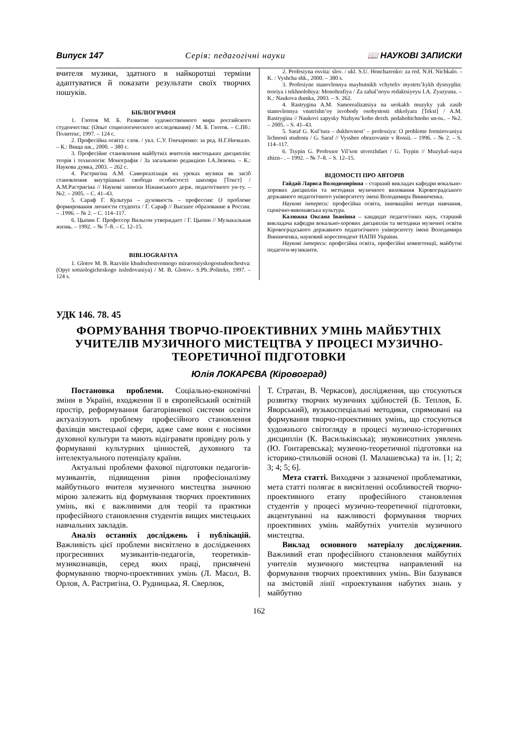Випуск 147 Серія: педагогічні науки 📖 НАУКОВІ ЗАПИСКИ
вчителя музики, здатного в найкоротші терміни адаптуватися й показати результати своїх творчих пошуків.
БІБЛІОГРАФІЯ
1. Глотов М. Б. Развитие художественного мира российского студенчества: (Опыт социологического исследования) / М. Б. Глотов. – С.Пб.: Политекс, 1997. – 124 с.
2. Професійна освіта: слов. / укл. С.У. Гончаренко: за ред. Н.Г.Ничкало. – К.: Вища шк., 2000. – 380 с.
3. Професійне становлення майбутніх вчителів мистецьких дисциплін: теорія і технологія: Монографія / За загальною редакцією І.А.Зязюна. – К.: Наукова думка, 2003. – 262 с.
4. Растригіна А.М. Самореалізація на уроках музики як засіб становлення внутрішньої свободи особистості школяра [Текст] / А.М.Растригіна // Наукові записки Ніжинського держ. педагогічного ун-ту. – №2. – 2005. – С. 41–43.
5. Сараф Г. Культура – духовность – профессия: О проблеме формирования личности студента / Г. Сараф // Высшее образование в России. – .1996. – № 2. – С. 114–117.
6. Цыпин Г. Профессор Вильсон утверждает / Г. Цыпин // Музыкальная жизнь. – 1992. – № 7–8. – С. 12–15.
BIBLIOGRAFIYA
1. Glotov M. B. Razvitie khudozhestvennogo mirarossiyskogostudenchestva: (Opyt sotsiologicheskogo issledovaniya) / M. B. Glotov.- S.Pb.:Politeks, 1997. – 124 s.
2. Profesiyna osvita: slov. / ukl. S.U. Honcharenko: za red. N.H. Nichkalo. - K. : Vyshcha shk., 2000. – 380 s.
3. Profesiyne stanovlennya maybutnikh vchyteliv mystets’kykh dystsyplin: teoriya i tekhnolohiya: Monohrafiya / Za zahal’noyu redaktsiyeyu I.A. Zyazyuna. – K.: Naukova dumka, 2003. – S. 262.
4. Rastrygina A.M. Samorealizatsiya na urokakh muzyky yak zasib stanovlennya vnutrishn’oy isvobody osobystosti shkolyara [Tekst] / A.M. Rastrygina // Naukovi zapysky Nizhyns’koho derzh. pedahohichnoho un-tu.. – №2. – 2005. – S. 41–43.
5. Saraf G. Kul’tura – dukhovnost’ – professiya: O probleme formirovaniya lichnosti studenta / G. Saraf // Vysshee obrazovanie v Rossii. – 1996. – № 2. – S. 114–117.
6. Tsypin G. Professor Vil’son utverzhdaet / G. Tsypin // Muzykal–naya zhizn– . – 1992. – № 7–8. – S. 12–15.
ВІДОМОСТІ ПРО АВТОРІВ
Гайдай Лариса Володимирівна – старший викладач кафедри вокально-хорових дисциплін та методики музичного виховання Кіровоградського державного педагогічного університету імені Володимира Винниченка.
Наукові інтереси: професійна освіта, інноваційні методи навчання, сценічно-виконавська культура.
Калюжна Оксана Іванівна – кандидат педагогічних наук, старший викладача кафедри вокально-хорових дисциплін та методики музичної освіти Кіровоградського державного педагогічного університету імені Володимира Винниченка, науковий кореспондент НАПН України.
Наукові інтереси: професійна освіта, професійні компетенції, майбутні педагоги-музиканти.
УДК 146. 78. 45
ФОРМУВАННЯ ТВОРЧО-ПРОЕКТИВНИХ УМІНЬ МАЙБУТНІХ УЧИТЕЛІВ МУЗИЧНОГО МИСТЕЦТВА У ПРОЦЕСІ МУЗИЧНО-ТЕОРЕТИЧНОЇ ПІДГОТОВКИ
Юлія ЛОКАРЄВА (Кіровоград)
Постановка проблеми. Соціально-економічні зміни в Україні, входження її в європейський освітній простір, реформування багаторівневої системи освіти актуалізують проблему професійного становлення фахівців мистецької сфери, адже саме вони є носіями духовної культури та мають відігравати провідну роль у формуванні культурних цінностей, духовного та інтелектуального потенціалу країни.
Актуальні проблеми фахової підготовки педагогів-музикантів, підвищення рівня професіоналізму майбутнього вчителя музичного мистецтва значною мірою залежить від формування творчих проективних умінь, які є важливими для теорії та практики професійного становлення студентів вищих мистецьких навчальних закладів.
Аналіз останніх досліджень і публікацій. Важливість цієї проблеми висвітлено в дослідженнях прогресивних музикантів-педагогів, теоретиків-музикознавців, серед яких праці, присвячені формуванню творчо-проективних умінь (Л. Масол, В. Орлов, А. Растригіна, О. Рудницька, Я. Сверлюк,
Т. Стратан, В. Черкасов), дослідження, що стосуються розвитку творчих музичних здібностей (Б. Теплов, Б. Яворський), вузькоспеціальні методики, спрямовані на формування творчо-проективних умінь, що стосуються художнього світогляду в процесі музично-історичних дисциплін (К. Васильківська); звуковисотних уявлень (Ю. Гонтаревська); музично-теоретичної підготовки на історико-стильовій основі (І. Малашевська) та ін. [1; 2; 3; 4; 5; 6].
Мета статті. Виходячи з зазначеної проблематики, мета статті полягає в висвітленні особливостей творчо-проективного етапу професійного становлення студентів у процесі музично-теоретичної підготовки, акцентуванні на важливості формування творчих проективних умінь майбутніх учителів музичного мистецтва.
Виклад основного матеріалу дослідження. Важливий етап професійного становлення майбутніх учителів музичного мистецтва направлений на формування творчих проективних умінь. Він базувався на змістовій лінії «проектування набутих знань у майбутню
162